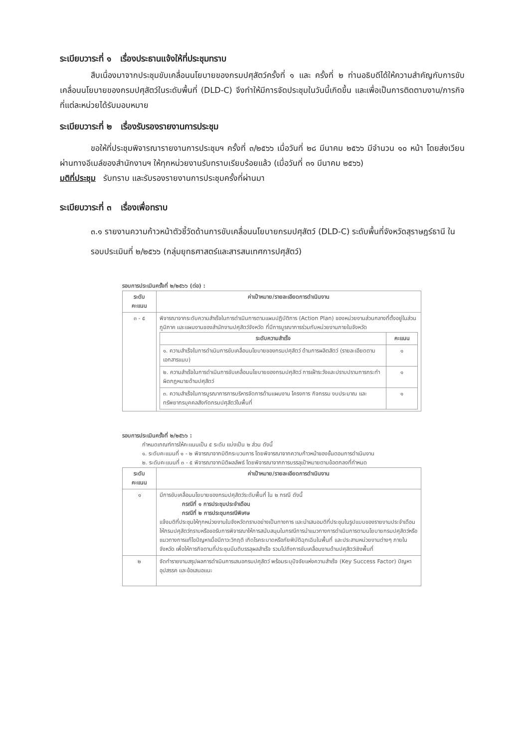ระเบียบวาระที่ ๑ เรื่องประธานแจ้งให้ที่ประชุมทราบ
สืบเนื่องมาจากประชุมขับเคลื่อนนโยบายของกรมปศุสัตว์ครั้งที่ ๑ และ ครั้งที่ ๒ ท่านอธิบดีได้ให้ความสำคัญกับการขับเคลื่อนนโยบายของกรมปศุสัตว์ในระดับพื้นที่ (DLD-C) จึงทำให้มีการจัดประชุมในวันนี้เกิดขึ้น และเพื่อเป็นการติดตามงาน/ภารกิจที่แต่ละหน่วยได้รับมอบหมาย
ระเบียบวาระที่ ๒ เรื่องรับรองรายงานการประชุม
ขอให้ที่ประชุมพิจารณารายงานการประชุมฯ ครั้งที่ ๓/๒๕๖๖ เมื่อวันที่ ๒๘ มีนาคม ๒๕๖๖ มีจำนวน ๑๐ หน้า โดยส่งเวียนผ่านทางอีเมล์ของสำนักงานฯ ให้ทุกหน่วยงานรับทราบเรียบร้อยแล้ว (เมื่อวันที่ ๓๑ มีนาคม ๒๕๖๖)
มติที่ประชุม รับทราบ และรับรองรายงานการประชุมครั้งที่ผ่านมา
ระเบียบวาระที่ ๓ เรื่องเพื่อทราบ
๓.๑ รายงานความก้าวหน้าตัวชี้วัดด้านการขับเคลื่อนนโยบายกรมปศุสัตว์ (DLD-C) ระดับพื้นที่จังหวัดสุราษฎร์ธานี ในรอบประเมินที่ ๒/๒๕๖๖ (กลุ่มยุทธศาสตร์และสารสนเทศการปศุสัตว์)
รอบการประเมินครั้งที่ ๒/๒๕๖๖ (ต่อ) :
| ระดับ คะแนน | ค่าเป้าหมาย/รายละเอียดการดำเนินงาน |
| --- | --- |
| ๓ - ๕ | พิจารณาจากระดับความสำเร็จในการดำเนินการตามแผนปฏิบัติการ (Action Plan) ของหน่วยงานส่วนกลางที่ตั้งอยู่ในส่วนภูมิภาค และแผนงานของสำนักงานปศุสัตว์จังหวัด ที่มีการบูรณาการร่วมกับหน่วยงานภายในจังหวัด / ระดับความสำเร็จ / คะแนน / / --- / --- / / ๑. ความสำเร็จในการดำเนินการขับเคลื่อนนโยบายของกรมปศุสัตว์ ด้านการผลิตสัตว์ (รายละเอียดตามเอกสารแนบ) / ๑ / / ๒. ความสำเร็จในการดำเนินการขับเคลื่อนนโยบายของกรมปศุสัตว์ การเฝ้าระวังและปราบปรามการกระทำผิดกฎหมายด้านปศุสัตว์ / ๑ / / ๓. ความสำเร็จในการบูรณาการการบริหารจัดการด้านแผนงาน โครงการ กิจกรรม งบประมาณ และทรัพยากรบุคคลสังกัดกรมปศุสัตว์ในพื้นที่ / ๑ / |
รอบการประเมินครั้งที่ ๒/๒๕๖๖ :
กำหนดเกณฑ์การให้คะแนนเป็น ๕ ระดับ แบ่งเป็น ๒ ส่วน ดังนี้
๑. ระดับคะแนนที่ ๑ - ๒ พิจารณาจากมิติกระบวนการ โดยพิจารณาจากความก้าวหน้าของขั้นตอนการดำเนินงาน
๒. ระดับคะแนนที่ ๓ - ๕ พิจารณาจากมิติผลลัพธ์ โดยพิจารณาจากการบรรลุเป้าหมายตามข้อตกลงที่กำหนด
| ระดับ คะแนน | ค่าเป้าหมาย/รายละเอียดการดำเนินงาน |
| --- | --- |
| ๑ | มีการขับเคลื่อนนโยบายของกรมปศุสัตว์ระดับพื้นที่ ใน ๒ กรณี ดังนี้ กรณีที่ ๑ การประชุมประจำเดือน กรณีที่ ๒ การประชุมกรณีพิเศษ แจ้งมติที่ประชุมให้ทุกหน่วยงานในจังหวัดทราบอย่างเป็นทางการ และนำเสนอมติที่ประชุมในรูปแบบของรายงานประจำเดือน ให้กรมปศุสัตว์ทราบหรือขอรับการพิจารณาให้การสนับสนุนในกรณีการนำแนวทางการดำเนินการตามนโยบายกรมปศุสัตว์หรือแนวทางการแก้ไขปัญหาเมื่อมีภาวะวิกฤติ เกิดโรคระบาดหรือภัยพิบัติฉุกเฉินในพื้นที่ และประสานหน่วยงานต่างๆ ภายในจังหวัด เพื่อให้การกิจตามที่ประชุมมีมติบรรลุผลสำเร็จ รวมไปถึงการขับเคลื่อนงานด้านปศุสัตว์เชิงพื้นที่ |
| ๒ | จัดทำรายงานสรุปผลการดำเนินการเสนอกรมปศุสัตว์ พร้อมระบุปัจจัยแห่งความสำเร็จ (Key Success Factor) ปัญหา อุปสรรค และข้อเสนอแนะ |